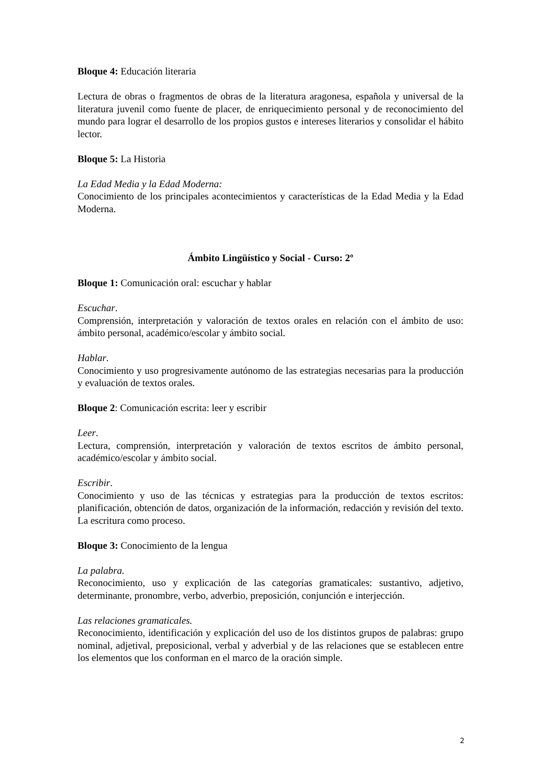Bloque 4: Educación literaria
Lectura de obras o fragmentos de obras de la literatura aragonesa, española y universal de la literatura juvenil como fuente de placer, de enriquecimiento personal y de reconocimiento del mundo para lograr el desarrollo de los propios gustos e intereses literarios y consolidar el hábito lector.
Bloque 5: La Historia
La Edad Media y la Edad Moderna:
Conocimiento de los principales acontecimientos y características de la Edad Media y la Edad Moderna.
Ámbito Lingüístico y Social - Curso: 2º
Bloque 1: Comunicación oral: escuchar y hablar
Escuchar.
Comprensión, interpretación y valoración de textos orales en relación con el ámbito de uso: ámbito personal, académico/escolar y ámbito social.
Hablar.
Conocimiento y uso progresivamente autónomo de las estrategias necesarias para la producción y evaluación de textos orales.
Bloque 2: Comunicación escrita: leer y escribir
Leer.
Lectura, comprensión, interpretación y valoración de textos escritos de ámbito personal, académico/escolar y ámbito social.
Escribir.
Conocimiento y uso de las técnicas y estrategias para la producción de textos escritos: planificación, obtención de datos, organización de la información, redacción y revisión del texto. La escritura como proceso.
Bloque 3: Conocimiento de la lengua
La palabra.
Reconocimiento, uso y explicación de las categorías gramaticales: sustantivo, adjetivo, determinante, pronombre, verbo, adverbio, preposición, conjunción e interjección.
Las relaciones gramaticales.
Reconocimiento, identificación y explicación del uso de los distintos grupos de palabras: grupo nominal, adjetival, preposicional, verbal y adverbial y de las relaciones que se establecen entre los elementos que los conforman en el marco de la oración simple.
2